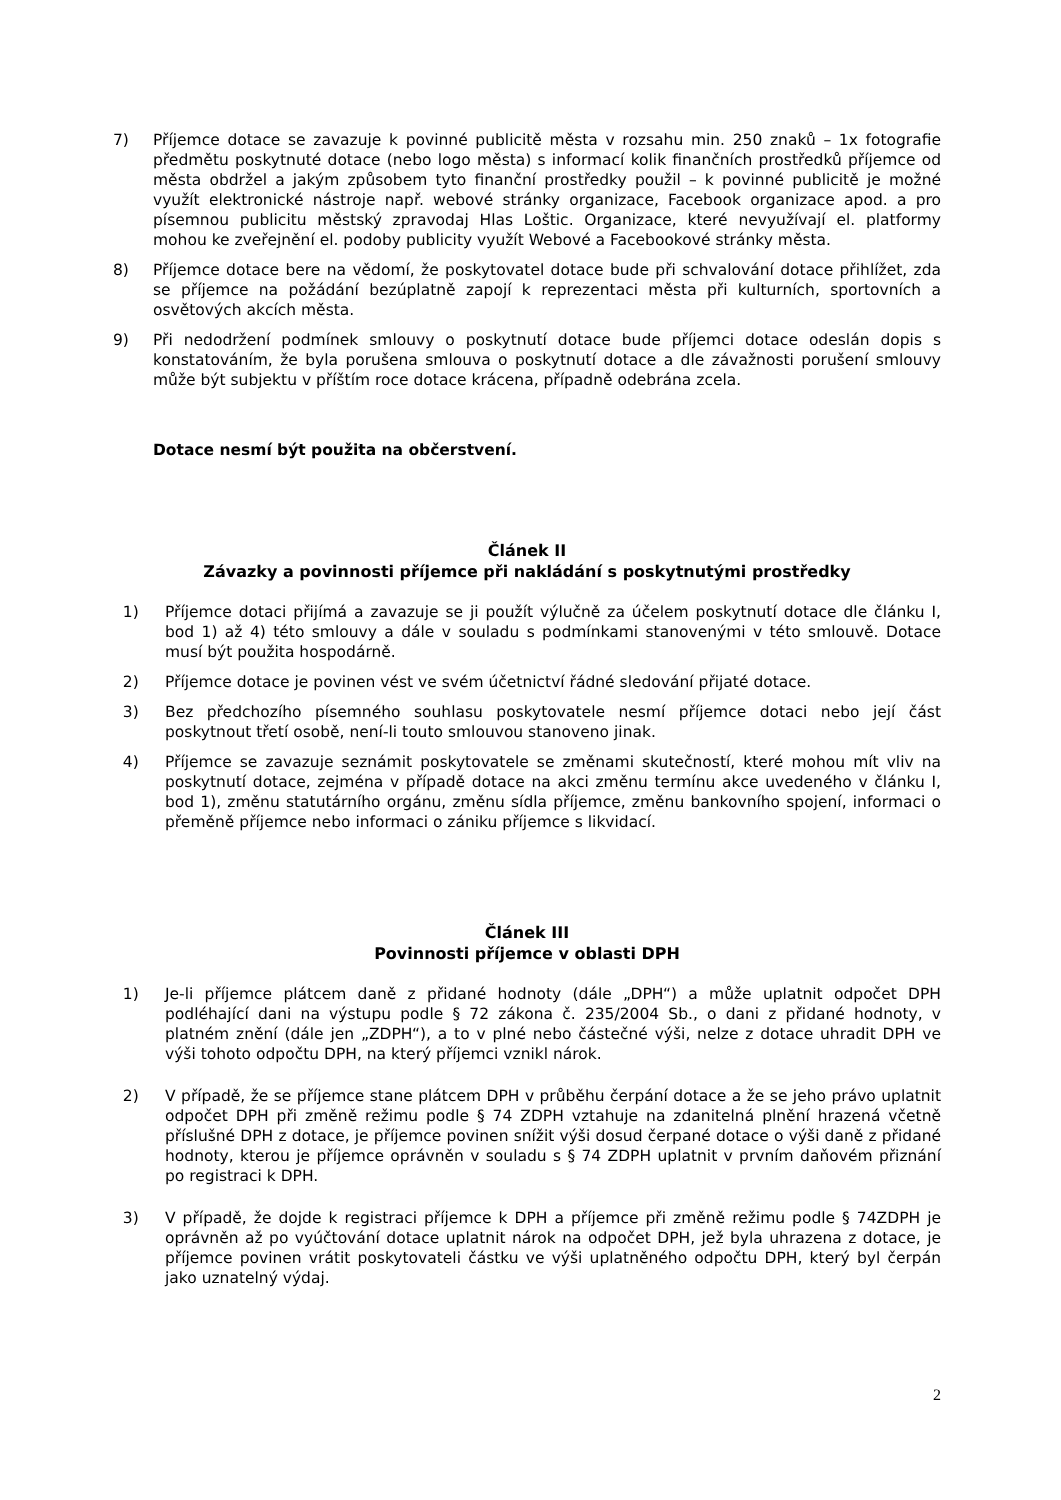7) Příjemce dotace se zavazuje k povinné publicitě města v rozsahu min. 250 znaků – 1x fotografie předmětu poskytnuté dotace (nebo logo města) s informací kolik finančních prostředků příjemce od města obdržel a jakým způsobem tyto finanční prostředky použil – k povinné publicitě je možné využít elektronické nástroje např. webové stránky organizace, Facebook organizace apod. a pro písemnou publicitu městský zpravodaj Hlas Loštic. Organizace, které nevyužívají el. platformy mohou ke zveřejnění el. podoby publicity využít Webové a Facebookové stránky města.
8) Příjemce dotace bere na vědomí, že poskytovatel dotace bude při schvalování dotace přihlížet, zda se příjemce na požádání bezúplatně zapojí k reprezentaci města při kulturních, sportovních a osvětových akcích města.
9) Při nedodržení podmínek smlouvy o poskytnutí dotace bude příjemci dotace odeslán dopis s konstatováním, že byla porušena smlouva o poskytnutí dotace a dle závažnosti porušení smlouvy může být subjektu v příštím roce dotace krácena, případně odebrána zcela.
Dotace nesmí být použita na občerstvení.
Článek II
Závazky a povinnosti příjemce při nakládání s poskytnutými prostředky
1) Příjemce dotaci přijímá a zavazuje se ji použít výlučně za účelem poskytnutí dotace dle článku I, bod 1) až 4) této smlouvy a dále v souladu s podmínkami stanovenými v této smlouvě. Dotace musí být použita hospodárně.
2) Příjemce dotace je povinen vést ve svém účetnictví řádné sledování přijaté dotace.
3) Bez předchozího písemného souhlasu poskytovatele nesmí příjemce dotaci nebo její část poskytnout třetí osobě, není-li touto smlouvou stanoveno jinak.
4) Příjemce se zavazuje seznámit poskytovatele se změnami skutečností, které mohou mít vliv na poskytnutí dotace, zejména v případě dotace na akci změnu termínu akce uvedeného v článku I, bod 1), změnu statutárního orgánu, změnu sídla příjemce, změnu bankovního spojení, informaci o přeměně příjemce nebo informaci o zániku příjemce s likvidací.
Článek III
Povinnosti příjemce v oblasti DPH
1) Je-li příjemce plátcem daně z přidané hodnoty (dále „DPH“) a může uplatnit odpočet DPH podléhající dani na výstupu podle § 72 zákona č. 235/2004 Sb., o dani z přidané hodnoty, v platném znění (dále jen „ZDPH“), a to v plné nebo částečné výši, nelze z dotace uhradit DPH ve výši tohoto odpočtu DPH, na který příjemci vznikl nárok.
2) V případě, že se příjemce stane plátcem DPH v průběhu čerpání dotace a že se jeho právo uplatnit odpočet DPH při změně režimu podle § 74 ZDPH vztahuje na zdanitelná plnění hrazená včetně příslušné DPH z dotace, je příjemce povinen snížit výši dosud čerpané dotace o výši daně z přidané hodnoty, kterou je příjemce oprávněn v souladu s § 74 ZDPH uplatnit v prvním daňovém přiznání po registraci k DPH.
3) V případě, že dojde k registraci příjemce k DPH a příjemce při změně režimu podle § 74ZDPH je oprávněn až po vyúčtování dotace uplatnit nárok na odpočet DPH, jež byla uhrazena z dotace, je příjemce povinen vrátit poskytovateli částku ve výši uplatněného odpočtu DPH, který byl čerpán jako uznatelný výdaj.
2